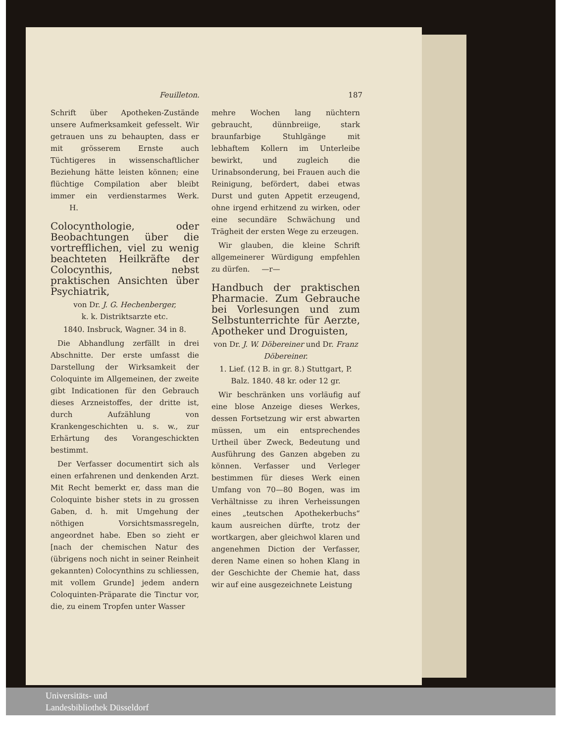Feuilleton. 187
Schrift über Apotheken-Zustände unsere Aufmerksamkeit gefesselt. Wir getrauen uns zu behaupten, dass er mit grösserem Ernste auch Tüchtigeres in wissenschaftlicher Beziehung hätte leisten können; eine flüchtige Compilation aber bleibt immer ein verdienstarmes Werk. H.
Colocynthologie, oder Beobachtungen über die vortrefflichen, viel zu wenig beachteten Heilkräfte der Colocynthis, nebst praktischen Ansichten über Psychiatrik,
von Dr. J. G. Hechenberger,
k. k. Distriktsarzte etc.
1840. Insbruck, Wagner. 34 in 8.
Die Abhandlung zerfällt in drei Abschnitte. Der erste umfasst die Darstellung der Wirksamkeit der Coloquinte im Allgemeinen, der zweite gibt Indicationen für den Gebrauch dieses Arzneistoffes, der dritte ist, durch Aufzählung von Krankengeschichten u. s. w., zur Erhärtung des Vorangeschickten bestimmt.
Der Verfasser documentirt sich als einen erfahrenen und denkenden Arzt. Mit Recht bemerkt er, dass man die Coloquinte bisher stets in zu grossen Gaben, d. h. mit Umgehung der nöthigen Vorsichtsmassregeln, angeordnet habe. Eben so zieht er [nach der chemischen Natur des (übrigens noch nicht in seiner Reinheit gekannten) Colocynthins zu schliessen, mit vollem Grunde] jedem andern Coloquinten-Präparate die Tinctur vor, die, zu einem Tropfen unter Wasser
mehre Wochen lang nüchtern gebraucht, dünnbreiige, stark braunfarbige Stuhlgänge mit lebhaftem Kollern im Unterleibe bewirkt, und zugleich die Urinabsonderung, bei Frauen auch die Reinigung, befördert, dabei etwas Durst und guten Appetit erzeugend, ohne irgend erhitzend zu wirken, oder eine secundäre Schwächung und Trägheit der ersten Wege zu erzeugen.
Wir glauben, die kleine Schrift allgemeinerer Würdigung empfehlen zu dürfen. —r—
Handbuch der praktischen Pharmacie. Zum Gebrauche bei Vorlesungen und zum Selbstunterrichte für Aerzte, Apotheker und Droguisten,
von Dr. J. W. Döbereiner und Dr. Franz Döbereiner.
1. Lief. (12 B. in gr. 8.) Stuttgart, P. Balz. 1840. 48 kr. oder 12 gr.
Wir beschränken uns vorläufig auf eine blose Anzeige dieses Werkes, dessen Fortsetzung wir erst abwarten müssen, um ein entsprechendes Urtheil über Zweck, Bedeutung und Ausführung des Ganzen abgeben zu können. Verfasser und Verleger bestimmen für dieses Werk einen Umfang von 70—80 Bogen, was im Verhältnisse zu ihren Verheissungen eines „teutschen Apothekerbuchs“ kaum ausreichen dürfte, trotz der wortkargen, aber gleichwol klaren und angenehmen Diction der Verfasser, deren Name einen so hohen Klang in der Geschichte der Chemie hat, dass wir auf eine ausgezeichnete Leistung
Universitäts- und
Landesbibliothek Düsseldorf